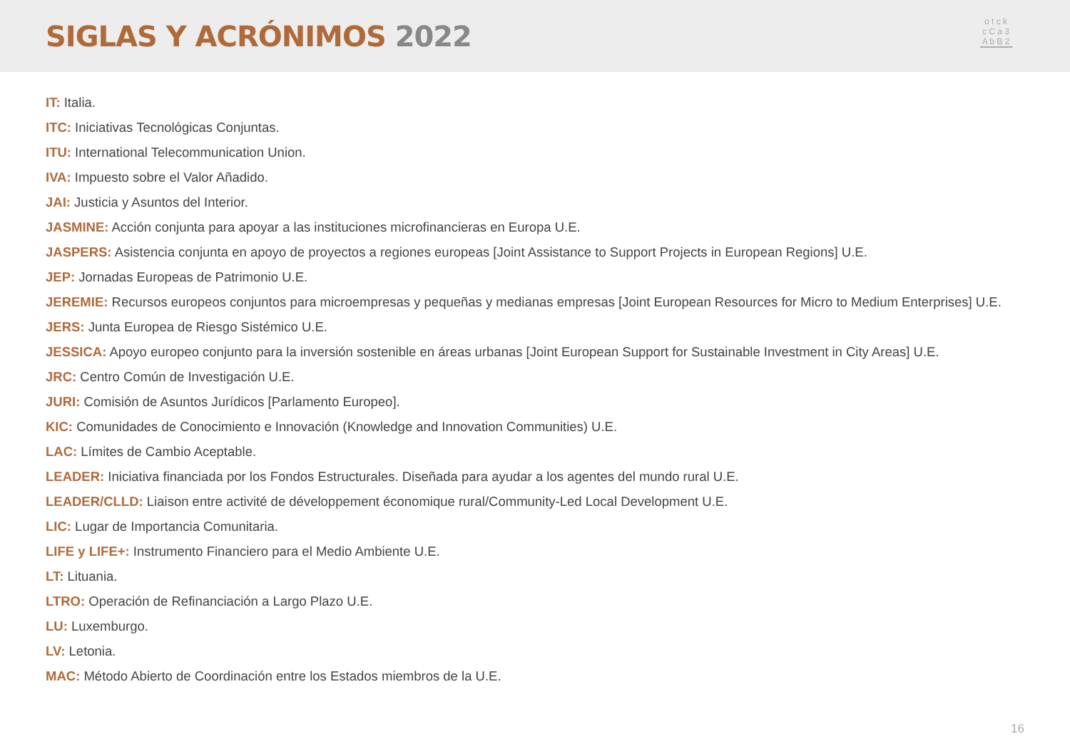SIGLAS Y ACRÓNIMOS 2022
o t c k
c C a 3
A b B 2
▔▔▔▔▔
IT: Italia.
ITC: Iniciativas Tecnológicas Conjuntas.
ITU: International Telecommunication Union.
IVA: Impuesto sobre el Valor Añadido.
JAI: Justicia y Asuntos del Interior.
JASMINE: Acción conjunta para apoyar a las instituciones microfinancieras en Europa U.E.
JASPERS: Asistencia conjunta en apoyo de proyectos a regiones europeas [Joint Assistance to Support Projects in European Regions] U.E.
JEP: Jornadas Europeas de Patrimonio U.E.
JEREMIE: Recursos europeos conjuntos para microempresas y pequeñas y medianas empresas [Joint European Resources for Micro to Medium Enterprises] U.E.
JERS: Junta Europea de Riesgo Sistémico U.E.
JESSICA: Apoyo europeo conjunto para la inversión sostenible en áreas urbanas [Joint European Support for Sustainable Investment in City Areas] U.E.
JRC: Centro Común de Investigación U.E.
JURI: Comisión de Asuntos Jurídicos [Parlamento Europeo].
KIC: Comunidades de Conocimiento e Innovación (Knowledge and Innovation Communities) U.E.
LAC: Límites de Cambio Aceptable.
LEADER: Iniciativa financiada por los Fondos Estructurales. Diseñada para ayudar a los agentes del mundo rural U.E.
LEADER/CLLD: Liaison entre activité de développement économique rural/Community-Led Local Development U.E.
LIC: Lugar de Importancia Comunitaria.
LIFE y LIFE+: Instrumento Financiero para el Medio Ambiente U.E.
LT: Lituania.
LTRO: Operación de Refinanciación a Largo Plazo U.E.
LU: Luxemburgo.
LV: Letonia.
MAC: Método Abierto de Coordinación entre los Estados miembros de la U.E.
16